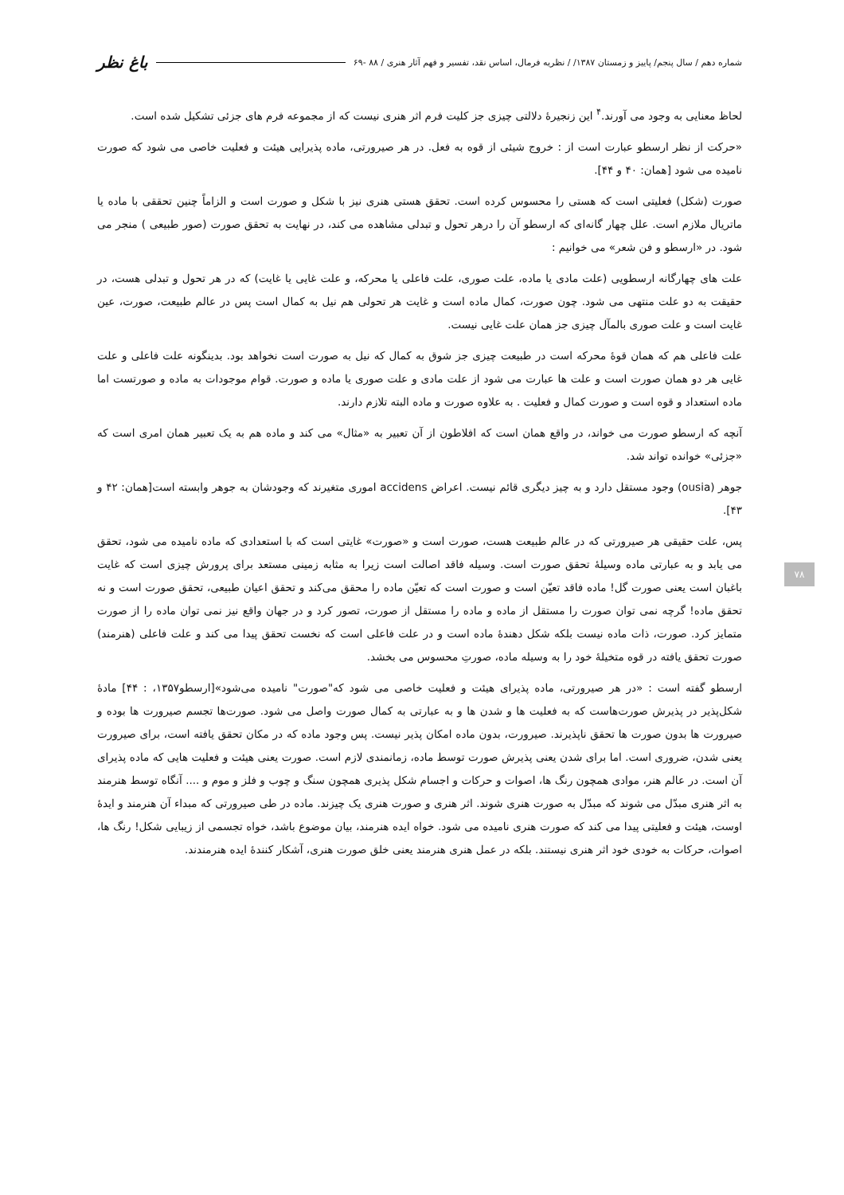شماره دهم / سال پنجم/ پاییز و زمستان ۱۳۸۷/ / نظریه فرمال، اساس نقد، تفسیر و فهم آثار هنری / ۸۸ -۶۹ باغ نظر
۷۸
لحاظ معنایی به وجود می آورند.<sup>۴</sup> این زنجیرهٔ دلالتی چیزی جز کلیت فرم اثر هنری نیست که از مجموعه فرم های جزئی تشکیل شده است.
«حرکت از نظر ارسطو عبارت است از : خروج شیئی از قوه به فعل. در هر صیرورتی، ماده پذیرایی هیئت و فعلیت خاصی می شود که صورت نامیده می شود [همان: ۴۰ و ۴۴].
صورت (شکل) فعلیتی است که هستی را محسوس کرده است. تحقق هستی هنری نیز با شکل و صورت است و الزاماً چنین تحققی با ماده یا ماتریال ملازم است. علل چهار گانه‌ای که ارسطو آن را درهر تحول و تبدلی مشاهده می کند، در نهایت به تحقق صورت (صور طبیعی ) منجر می شود. در «ارسطو و فن شعر» می خوانیم :
علت های چهارگانه ارسطویی (علت مادی یا ماده، علت صوری، علت فاعلی یا محرکه، و علت غایی یا غایت) که در هر تحول و تبدلی هست، در حقیقت به دو علت منتهی می شود. چون صورت، کمال ماده است و غایت هر تحولی هم نیل به کمال است پس در عالم طبیعت، صورت، عین غایت است و علت صوری بالمآل چیزی جز همان علت غایی نیست.
علت فاعلی هم که همان قوهٔ محرکه است در طبیعت چیزی جز شوق به کمال که نیل به صورت است نخواهد بود. بدینگونه علت فاعلی و علت غایی هر دو همان صورت است و علت ها عبارت می شود از علت مادی و علت صوری یا ماده و صورت. قوام موجودات به ماده و صورتست اما ماده استعداد و قوه است و صورت کمال و فعلیت . به علاوه صورت و ماده البته تلازم دارند.
آنچه که ارسطو صورت می خواند، در واقع همان است که افلاطون از آن تعبیر به «مثال» می کند و ماده هم به یک تعبیر همان امری است که «جزئی» خوانده تواند شد.
جوهر (ousia) وجود مستقل دارد و به چیز دیگری قائم نیست. اعراض accidens اموری متغیرند که وجودشان به جوهر وابسته است[همان: ۴۲ و ۴۳].
پس، علت حقیقی هر صیرورتی که در عالم طبیعت هست، صورت است و «صورت» غایتی است که با استعدادی که ماده نامیده می شود، تحقق می یابد و به عبارتی ماده وسیلهٔ تحقق صورت است. وسیله فاقد اصالت است زیرا به مثابه زمینی مستعد برای پرورش چیزی است که غایت باغبان است یعنی صورت گل! ماده فاقد تعیّن است و صورت است که تعیّن ماده را محقق می‌کند و تحقق اعیان طبیعی، تحقق صورت است و نه تحقق ماده! گرچه نمی توان صورت را مستقل از ماده و ماده را مستقل از صورت، تصور کرد و در جهان واقع نیز نمی توان ماده را از صورت متمایز کرد. صورت، ذات ماده نیست بلکه شکل دهندهٔ ماده است و در علت فاعلی است که نخست تحقق پیدا می کند و علت فاعلی (هنرمند) صورت تحقق یافته در قوه متخیلهٔ خود را به وسیله ماده، صورتِ محسوس می بخشد.
ارسطو گفته است : «در هر صیرورتی، ماده پذیرای هیئت و فعلیت خاصی می شود که"صورت" نامیده می‌شود»[ارسطو۱۳۵۷، : ۴۴] مادهٔ شکل‌پذیر در پذیرش صورت‌هاست که به فعلیت ها و شدن ها و به عبارتی به کمال صورت واصل می شود. صورت‌ها تجسم صیرورت ها بوده و صیرورت ها بدون صورت ها تحقق ناپذیرند. صیرورت، بدون ماده امکان پذیر نیست. پس وجود ماده که در مکان تحقق یافته است، برای صیرورت یعنی شدن، ضروری است. اما برای شدن یعنی پذیرش صورت توسط ماده، زمانمندی لازم است. صورت یعنی هیئت و فعلیت هایی که ماده پذیرای آن است. در عالم هنر، موادی همچون رنگ ها، اصوات و حرکات و اجسام شکل پذیری همچون سنگ و چوب و فلز و موم و .... آنگاه توسط هنرمند به اثر هنری مبدّل می شوند که مبدّل به صورت هنری شوند. اثر هنری و صورت هنری یک چیزند. ماده در طی صیرورتی که مبداء آن هنرمند و ایدهٔ اوست، هیئت و فعلیتی پیدا می کند که صورت هنری نامیده می شود. خواه ایده هنرمند، بیان موضوع باشد، خواه تجسمی از زیبایی شکل! رنگ ها، اصوات، حرکات به خودی خود اثر هنری نیستند. بلکه در عمل هنری هنرمند یعنی خلق صورت هنری، آشکار کنندهٔ ایده هنرمندند.